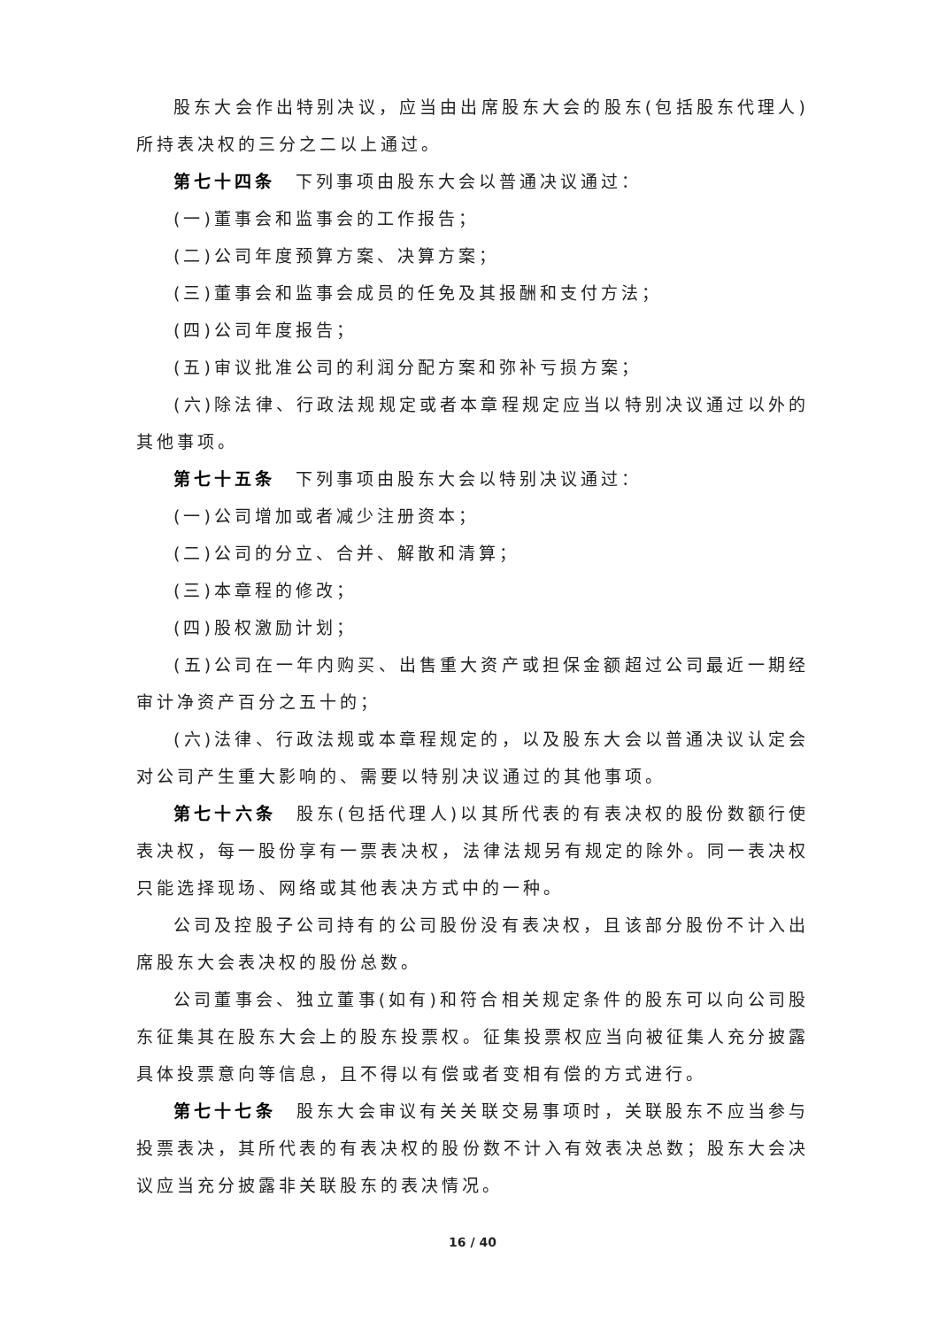股东大会作出特别决议，应当由出席股东大会的股东(包括股东代理人)所持表决权的三分之二以上通过。
第七十四条　下列事项由股东大会以普通决议通过：
(一)董事会和监事会的工作报告；
(二)公司年度预算方案、决算方案；
(三)董事会和监事会成员的任免及其报酬和支付方法；
(四)公司年度报告；
(五)审议批准公司的利润分配方案和弥补亏损方案；
(六)除法律、行政法规规定或者本章程规定应当以特别决议通过以外的其他事项。
第七十五条　下列事项由股东大会以特别决议通过：
(一)公司增加或者减少注册资本；
(二)公司的分立、合并、解散和清算；
(三)本章程的修改；
(四)股权激励计划；
(五)公司在一年内购买、出售重大资产或担保金额超过公司最近一期经审计净资产百分之五十的；
(六)法律、行政法规或本章程规定的，以及股东大会以普通决议认定会对公司产生重大影响的、需要以特别决议通过的其他事项。
第七十六条　股东(包括代理人)以其所代表的有表决权的股份数额行使表决权，每一股份享有一票表决权，法律法规另有规定的除外。同一表决权只能选择现场、网络或其他表决方式中的一种。
公司及控股子公司持有的公司股份没有表决权，且该部分股份不计入出席股东大会表决权的股份总数。
公司董事会、独立董事(如有)和符合相关规定条件的股东可以向公司股东征集其在股东大会上的股东投票权。征集投票权应当向被征集人充分披露具体投票意向等信息，且不得以有偿或者变相有偿的方式进行。
第七十七条　股东大会审议有关关联交易事项时，关联股东不应当参与投票表决，其所代表的有表决权的股份数不计入有效表决总数；股东大会决议应当充分披露非关联股东的表决情况。
16 / 40